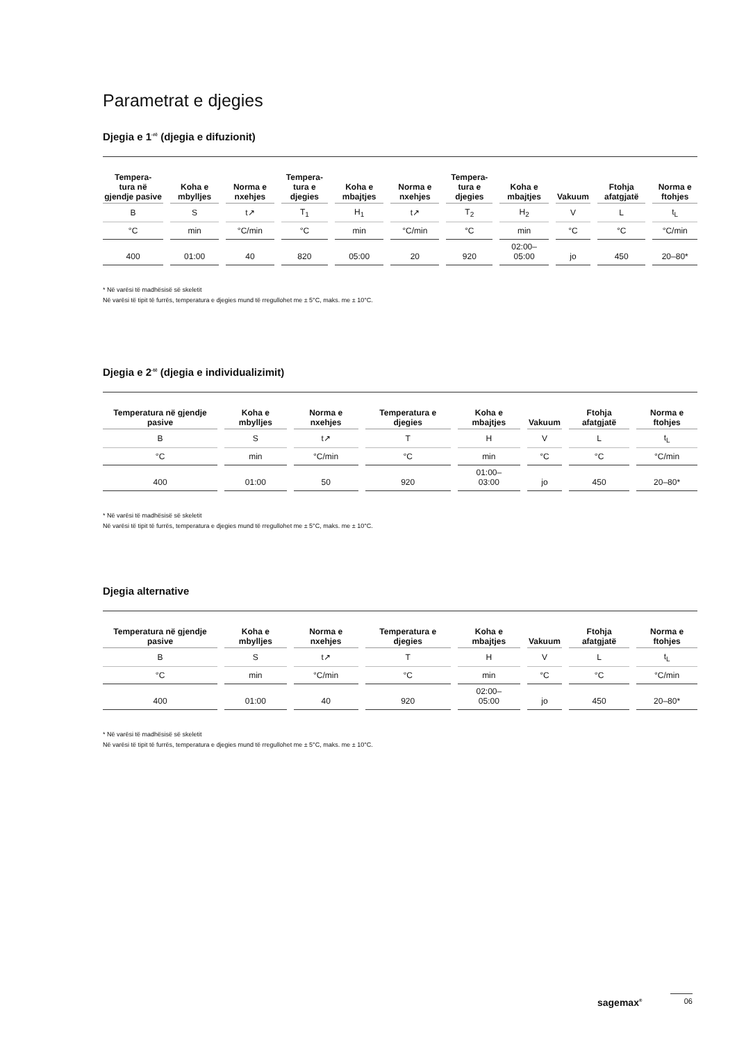Parametrat e djegies
Djegia e 1<sup>-rë</sup> (djegia e difuzionit)
| Tempera- tura në gjendje pasive | Koha e mbylljes | Norma e nxehjes | Tempera- tura e djegies | Koha e mbajtjes | Norma e nxehjes | Tempera- tura e djegies | Koha e mbajtjes | Vakuum | Ftohja afatgjatë | Norma e ftohjes |
| --- | --- | --- | --- | --- | --- | --- | --- | --- | --- | --- |
| B | S | t↗ | T<sub>1</sub> | H<sub>1</sub> | t↗ | T<sub>2</sub> | H<sub>2</sub> | V | L | t<sub>L</sub> |
| °C | min | °C/min | °C | min | °C/min | °C | min | °C | °C | °C/min |
| 400 | 01:00 | 40 | 820 | 05:00 | 20 | 920 | 02:00– 05:00 | jo | 450 | 20–80* |
* Në varësi të madhësisë së skeletit
Në varësi të tipit të furrës, temperatura e djegies mund të rregullohet me ± 5°C, maks. me ± 10°C.
Djegia e 2<sup>-të</sup> (djegia e individualizimit)
| Temperatura në gjendje pasive | Koha e mbylljes | Norma e nxehjes | Temperatura e djegies | Koha e mbajtjes | Vakuum | Ftohja afatgjatë | Norma e ftohjes |
| --- | --- | --- | --- | --- | --- | --- | --- |
| B | S | t↗ | T | H | V | L | t<sub>L</sub> |
| °C | min | °C/min | °C | min | °C | °C | °C/min |
| 400 | 01:00 | 50 | 920 | 01:00– 03:00 | jo | 450 | 20–80* |
* Në varësi të madhësisë së skeletit
Në varësi të tipit të furrës, temperatura e djegies mund të rregullohet me ± 5°C, maks. me ± 10°C.
Djegia alternative
| Temperatura në gjendje pasive | Koha e mbylljes | Norma e nxehjes | Temperatura e djegies | Koha e mbajtjes | Vakuum | Ftohja afatgjatë | Norma e ftohjes |
| --- | --- | --- | --- | --- | --- | --- | --- |
| B | S | t↗ | T | H | V | L | t<sub>L</sub> |
| °C | min | °C/min | °C | min | °C | °C | °C/min |
| 400 | 01:00 | 40 | 920 | 02:00– 05:00 | jo | 450 | 20–80* |
* Në varësi të madhësisë së skeletit
Në varësi të tipit të furrës, temperatura e djegies mund të rregullohet me ± 5°C, maks. me ± 10°C.
sagemax<sup>®</sup> 06